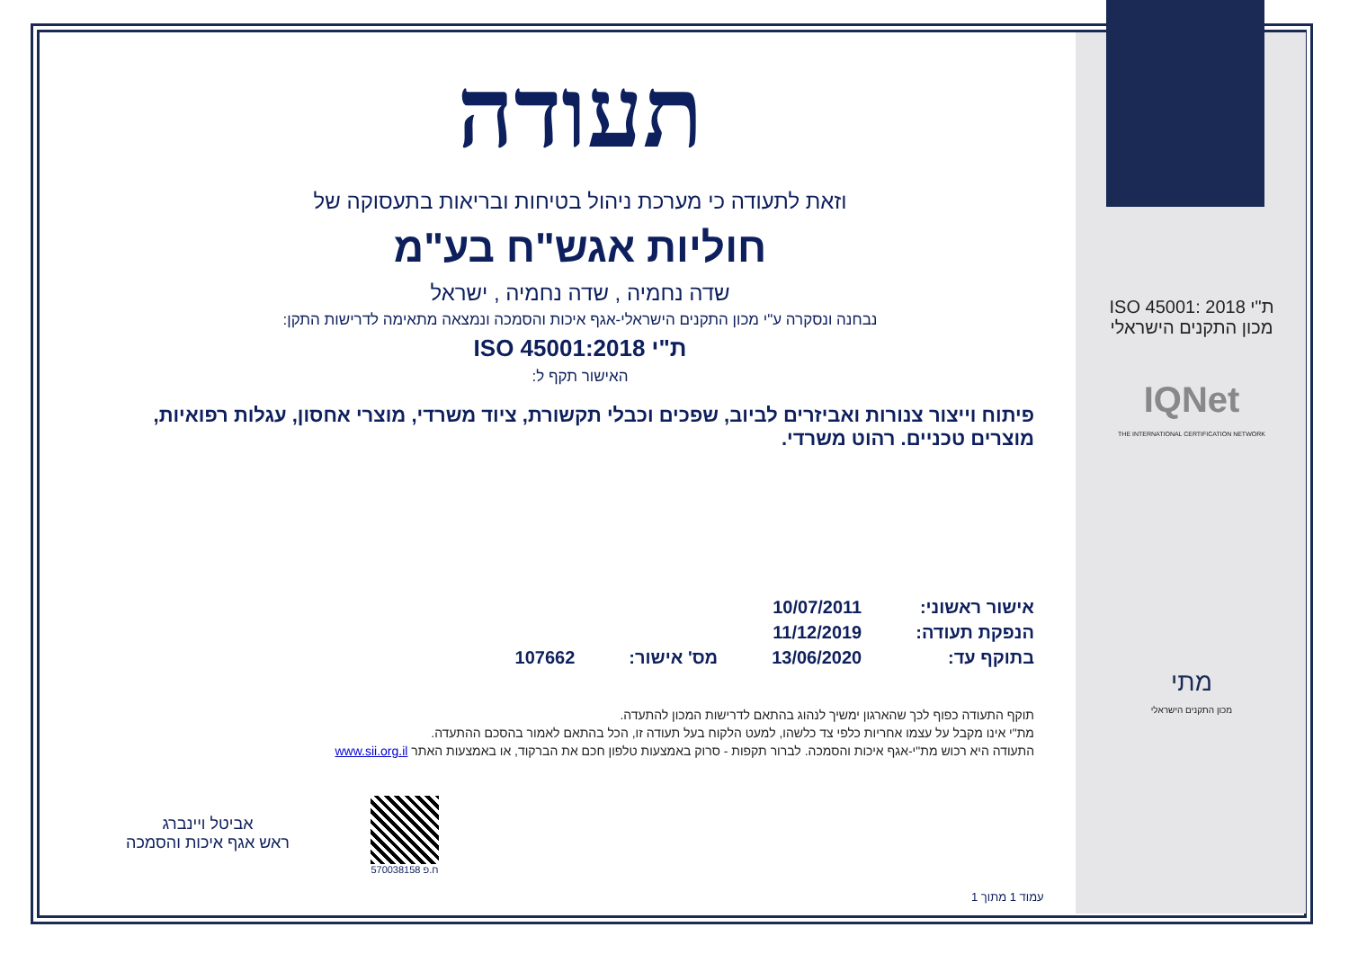ת"י ISO 45001: 2018
מכון התקנים הישראלי
IQNet
THE INTERNATIONAL CERTIFICATION NETWORK
מתי
מכון התקנים הישראלי
תעודה
וזאת לתעודה כי מערכת ניהול בטיחות ובריאות בתעסוקה של
חוליות אגש"ח בע"מ
שדה נחמיה , שדה נחמיה , ישראל
נבחנה ונסקרה ע"י מכון התקנים הישראלי-אגף איכות והסמכה ונמצאה מתאימה לדרישות התקן:
ת"י ISO 45001:2018
האישור תקף ל:
פיתוח וייצור צנורות ואביזרים לביוב, שפכים וכבלי תקשורת, ציוד משרדי, מוצרי אחסון, עגלות רפואיות, מוצרים טכניים. רהוט משרדי.
אישור ראשוני:
הנפקת תעודה:
בתוקף עד:
10/07/2011
11/12/2019
13/06/2020
מס' אישור:
107662
תוקף התעודה כפוף לכך שהארגון ימשיך לנהוג בהתאם לדרישות המכון להתעדה.
מת"י אינו מקבל על עצמו אחריות כלפי צד כלשהו, למעט הלקוח בעל תעודה זו, הכל בהתאם לאמור בהסכם ההתעדה.
התעודה היא רכוש מת"י-אגף איכות והסמכה. לברור תקפות - סרוק באמצעות טלפון חכם את הברקוד, או באמצעות האתר www.sii.org.il
ח.פ 570038158
אביטל ויינברג
ראש אגף איכות והסמכה
עמוד 1 מתוך 1